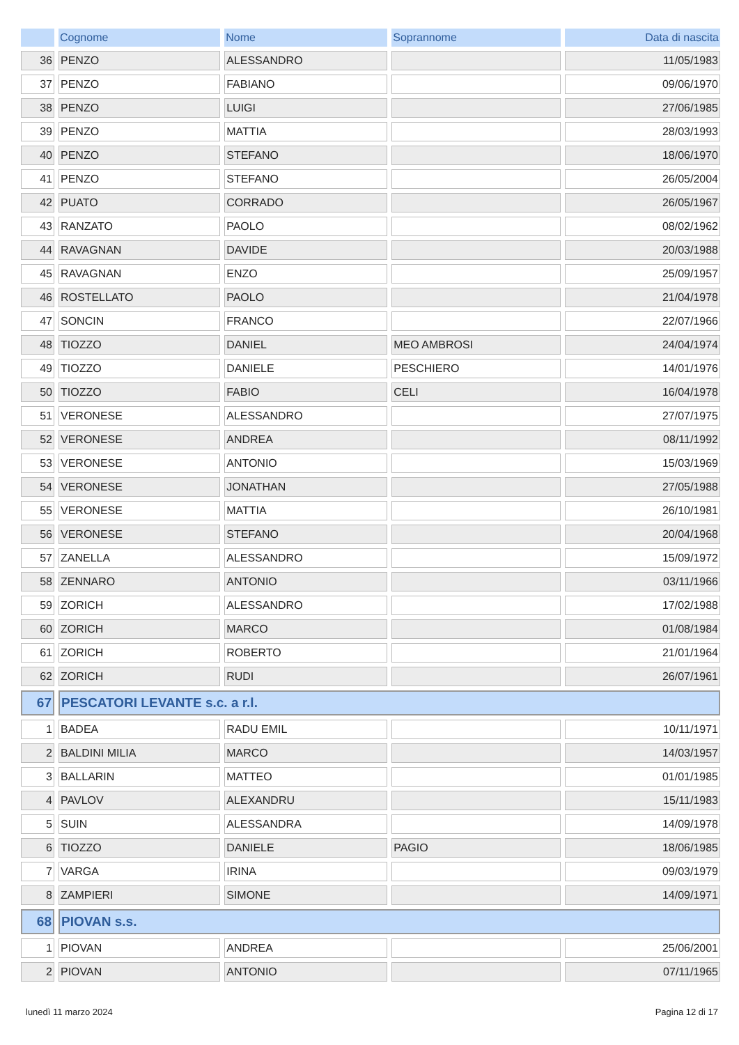| | Cognome | Nome | Soprannome | Data di nascita |
| --- | --- | --- | --- | --- |
| 36 | PENZO | ALESSANDRO | | 11/05/1983 |
| 37 | PENZO | FABIANO | | 09/06/1970 |
| 38 | PENZO | LUIGI | | 27/06/1985 |
| 39 | PENZO | MATTIA | | 28/03/1993 |
| 40 | PENZO | STEFANO | | 18/06/1970 |
| 41 | PENZO | STEFANO | | 26/05/2004 |
| 42 | PUATO | CORRADO | | 26/05/1967 |
| 43 | RANZATO | PAOLO | | 08/02/1962 |
| 44 | RAVAGNAN | DAVIDE | | 20/03/1988 |
| 45 | RAVAGNAN | ENZO | | 25/09/1957 |
| 46 | ROSTELLATO | PAOLO | | 21/04/1978 |
| 47 | SONCIN | FRANCO | | 22/07/1966 |
| 48 | TIOZZO | DANIEL | MEO AMBROSI | 24/04/1974 |
| 49 | TIOZZO | DANIELE | PESCHIERO | 14/01/1976 |
| 50 | TIOZZO | FABIO | CELI | 16/04/1978 |
| 51 | VERONESE | ALESSANDRO | | 27/07/1975 |
| 52 | VERONESE | ANDREA | | 08/11/1992 |
| 53 | VERONESE | ANTONIO | | 15/03/1969 |
| 54 | VERONESE | JONATHAN | | 27/05/1988 |
| 55 | VERONESE | MATTIA | | 26/10/1981 |
| 56 | VERONESE | STEFANO | | 20/04/1968 |
| 57 | ZANELLA | ALESSANDRO | | 15/09/1972 |
| 58 | ZENNARO | ANTONIO | | 03/11/1966 |
| 59 | ZORICH | ALESSANDRO | | 17/02/1988 |
| 60 | ZORICH | MARCO | | 01/08/1984 |
| 61 | ZORICH | ROBERTO | | 21/01/1964 |
| 62 | ZORICH | RUDI | | 26/07/1961 |
| 67 | PESCATORI LEVANTE s.c. a r.l. | | | |
| 1 | BADEA | RADU EMIL | | 10/11/1971 |
| 2 | BALDINI MILIA | MARCO | | 14/03/1957 |
| 3 | BALLARIN | MATTEO | | 01/01/1985 |
| 4 | PAVLOV | ALEXANDRU | | 15/11/1983 |
| 5 | SUIN | ALESSANDRA | | 14/09/1978 |
| 6 | TIOZZO | DANIELE | PAGIO | 18/06/1985 |
| 7 | VARGA | IRINA | | 09/03/1979 |
| 8 | ZAMPIERI | SIMONE | | 14/09/1971 |
| 68 | PIOVAN s.s. | | | |
| 1 | PIOVAN | ANDREA | | 25/06/2001 |
| 2 | PIOVAN | ANTONIO | | 07/11/1965 |
lunedì 11 marzo 2024 Pagina 12 di 17